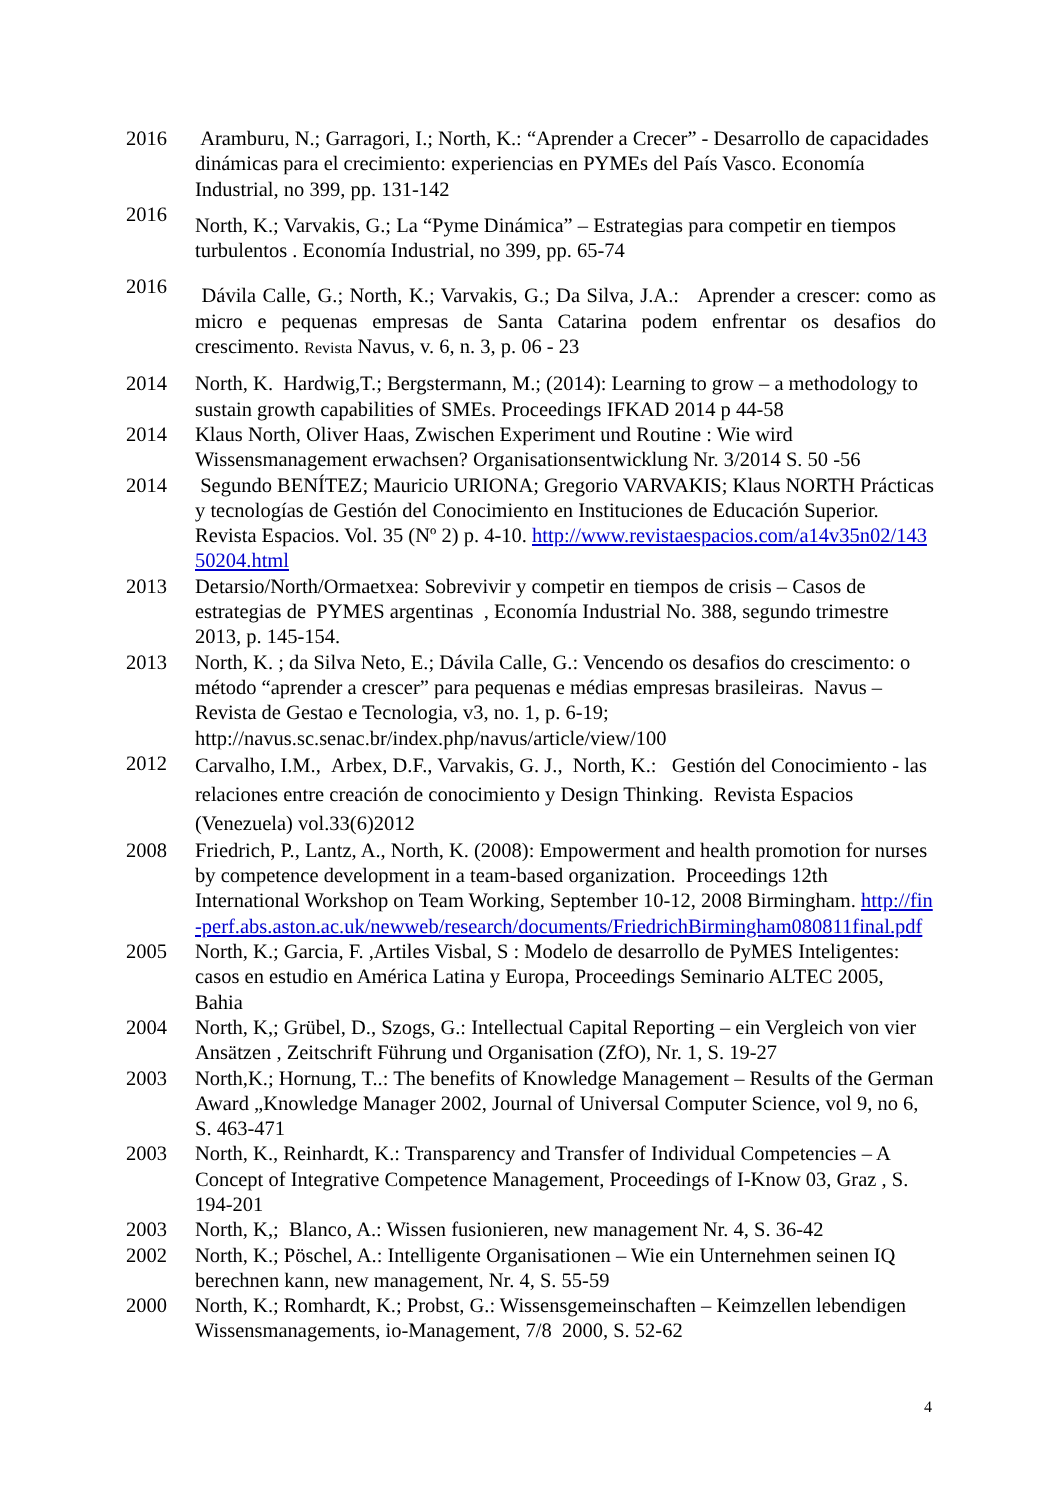2016 Aramburu, N.; Garragori, I.; North, K.: “Aprender a Crecer” - Desarrollo de capacidades dinámicas para el crecimiento: experiencias en PYMEs del País Vasco. Economía Industrial, no 399, pp. 131-142
2016
North, K.; Varvakis, G.; La “Pyme Dinámica” – Estrategias para competir en tiempos turbulentos . Economía Industrial, no 399, pp. 65-74
2016
Dávila Calle, G.; North, K.; Varvakis, G.; Da Silva, J.A.: Aprender a crescer: como as micro e pequenas empresas de Santa Catarina podem enfrentar os desafios do crescimento. Revista Navus, v. 6, n. 3, p. 06 - 23
2014 North, K. Hardwig,T.; Bergstermann, M.; (2014): Learning to grow – a methodology to sustain growth capabilities of SMEs. Proceedings IFKAD 2014 p 44-58
2014 Klaus North, Oliver Haas, Zwischen Experiment und Routine : Wie wird Wissensmanagement erwachsen? Organisationsentwicklung Nr. 3/2014 S. 50 -56
2014 Segundo BENÍTEZ; Mauricio URIONA; Gregorio VARVAKIS; Klaus NORTH Prácticas y tecnologías de Gestión del Conocimiento en Instituciones de Educación Superior. Revista Espacios. Vol. 35 (Nº 2) p. 4-10. http://www.revistaespacios.com/a14v35n02/14350204.html
2013 Detarsio/North/Ormaetxea: Sobrevivir y competir en tiempos de crisis – Casos de estrategias de PYMES argentinas , Economía Industrial No. 388, segundo trimestre 2013, p. 145-154.
2013 North, K. ; da Silva Neto, E.; Dávila Calle, G.: Vencendo os desafios do crescimento: o método “aprender a crescer” para pequenas e médias empresas brasileiras. Navus – Revista de Gestao e Tecnologia, v3, no. 1, p. 6-19; http://navus.sc.senac.br/index.php/navus/article/view/100
2012
Carvalho, I.M., Arbex, D.F., Varvakis, G. J., North, K.: Gestión del Conocimiento - las relaciones entre creación de conocimiento y Design Thinking. Revista Espacios (Venezuela) vol.33(6)2012
2008 Friedrich, P., Lantz, A., North, K. (2008): Empowerment and health promotion for nurses by competence development in a team-based organization. Proceedings 12th International Workshop on Team Working, September 10-12, 2008 Birmingham. http://fin-perf.abs.aston.ac.uk/newweb/research/documents/FriedrichBirmingham080811final.pdf
2005 North, K.; Garcia, F. ,Artiles Visbal, S : Modelo de desarrollo de PyMES Inteligentes: casos en estudio en América Latina y Europa, Proceedings Seminario ALTEC 2005, Bahia
2004 North, K,; Grübel, D., Szogs, G.: Intellectual Capital Reporting – ein Vergleich von vier Ansätzen , Zeitschrift Führung und Organisation (ZfO), Nr. 1, S. 19-27
2003 North,K.; Hornung, T..: The benefits of Knowledge Management – Results of the German Award „Knowledge Manager 2002, Journal of Universal Computer Science, vol 9, no 6, S. 463-471
2003 North, K., Reinhardt, K.: Transparency and Transfer of Individual Competencies – A Concept of Integrative Competence Management, Proceedings of I-Know 03, Graz , S. 194-201
2003 North, K,; Blanco, A.: Wissen fusionieren, new management Nr. 4, S. 36-42
2002 North, K.; Pöschel, A.: Intelligente Organisationen – Wie ein Unternehmen seinen IQ berechnen kann, new management, Nr. 4, S. 55-59
2000 North, K.; Romhardt, K.; Probst, G.: Wissensgemeinschaften – Keimzellen lebendigen Wissensmanagements, io-Management, 7/8 2000, S. 52-62
4